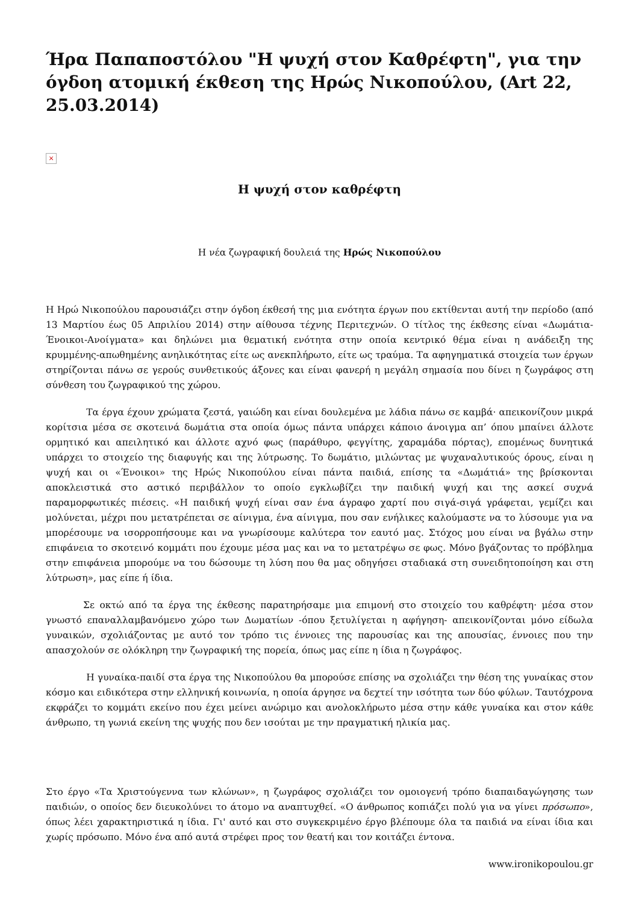Ήρα Παπαποστόλου "Η ψυχή στον Καθρέφτη", για την όγδοη ατομική έκθεση της Ηρώς Νικοπούλου, (Art 22, 25.03.2014)
×
Η ψυχή στον καθρέφτη
Η νέα ζωγραφική δουλειά της Ηρώς Νικοπούλου
Η Ηρώ Νικοπούλου παρουσιάζει στην όγδοη έκθεσή της μια ενότητα έργων που εκτίθενται αυτή την περίοδο (από 13 Μαρτίου έως 05 Απριλίου 2014) στην αίθουσα τέχνης Περιτεχνών. Ο τίτλος της έκθεσης είναι «Δωμάτια-Ένοικοι-Ανοίγματα» και δηλώνει μια θεματική ενότητα στην οποία κεντρικό θέμα είναι η ανάδειξη της κρυμμένης-απωθημένης ανηλικότητας είτε ως ανεκπλήρωτο, είτε ως τραύμα. Τα αφηγηματικά στοιχεία των έργων στηρίζονται πάνω σε γερούς συνθετικούς άξονες και είναι φανερή η μεγάλη σημασία που δίνει η ζωγράφος στη σύνθεση του ζωγραφικού της χώρου.
     Τα έργα έχουν χρώματα ζεστά, γαιώδη και είναι δουλεμένα με λάδια πάνω σε καμβά· απεικονίζουν μικρά κορίτσια μέσα σε σκοτεινά δωμάτια στα οποία όμως πάντα υπάρχει κάποιο άνοιγμα απ’ όπου μπαίνει άλλοτε ορμητικό και απειλητικό και άλλοτε αχνό φως (παράθυρο, φεγγίτης, χαραμάδα πόρτας), επομένως δυνητικά υπάρχει το στοιχείο της διαφυγής και της λύτρωσης. Το δωμάτιο, μιλώντας με ψυχαναλυτικούς όρους, είναι η ψυχή και οι «Ένοικοι» της Ηρώς Νικοπούλου είναι πάντα παιδιά, επίσης τα «Δωμάτιά» της βρίσκονται αποκλειστικά στο αστικό περιβάλλον το οποίο εγκλωβίζει την παιδική ψυχή και της ασκεί συχνά παραμορφωτικές πιέσεις. «Η παιδική ψυχή είναι σαν ένα άγραφο χαρτί που σιγά-σιγά γράφεται, γεμίζει και μολύνεται, μέχρι που μετατρέπεται σε αίνιγμα, ένα αίνιγμα, που σαν ενήλικες καλούμαστε να το λύσουμε για να μπορέσουμε να ισορροπήσουμε και να γνωρίσουμε καλύτερα τον εαυτό μας. Στόχος μου είναι να βγάλω στην επιφάνεια το σκοτεινό κομμάτι που έχουμε μέσα μας και να το μετατρέψω σε φως. Μόνο βγάζοντας το πρόβλημα στην επιφάνεια μπορούμε να του δώσουμε τη λύση που θα μας οδηγήσει σταδιακά στη συνειδητοποίηση και στη λύτρωση», μας είπε ή ίδια.
    Σε οκτώ από τα έργα της έκθεσης παρατηρήσαμε μια επιμονή στο στοιχείο του καθρέφτη· μέσα στον γνωστό επαναλλαμβανόμενο χώρο των Δωματίων -όπου ξετυλίγεται η αφήγηση- απεικονίζονται μόνο είδωλα γυναικών, σχολιάζοντας με αυτό τον τρόπο τις έννοιες της παρουσίας και της απουσίας, έννοιες που την απασχολούν σε ολόκληρη την ζωγραφική της πορεία, όπως μας είπε η ίδια η ζωγράφος.
     Η γυναίκα-παιδί στα έργα της Νικοπούλου θα μπορούσε επίσης να σχολιάζει την θέση της γυναίκας στον κόσμο και ειδικότερα στην ελληνική κοινωνία, η οποία άργησε να δεχτεί την ισότητα των δύο φύλων. Ταυτόχρονα εκφράζει το κομμάτι εκείνο που έχει μείνει ανώριμο και ανολοκλήρωτο μέσα στην κάθε γυναίκα και στον κάθε άνθρωπο, τη γωνιά εκείνη της ψυχής που δεν ισούται με την πραγματική ηλικία μας.
Στο έργο «Τα Χριστούγεννα των κλώνων», η ζωγράφος σχολιάζει τον ομοιογενή τρόπο διαπαιδαγώγησης των παιδιών, ο οποίος δεν διευκολύνει το άτομο να αναπτυχθεί. «Ο άνθρωπος κοπιάζει πολύ για να γίνει πρόσωπο», όπως λέει χαρακτηριστικά η ίδια. Γι' αυτό και στο συγκεκριμένο έργο βλέπουμε όλα τα παιδιά να είναι ίδια και χωρίς πρόσωπο. Μόνο ένα από αυτά στρέφει προς τον θεατή και τον κοιτάζει έντονα.
www.ironikopoulou.gr